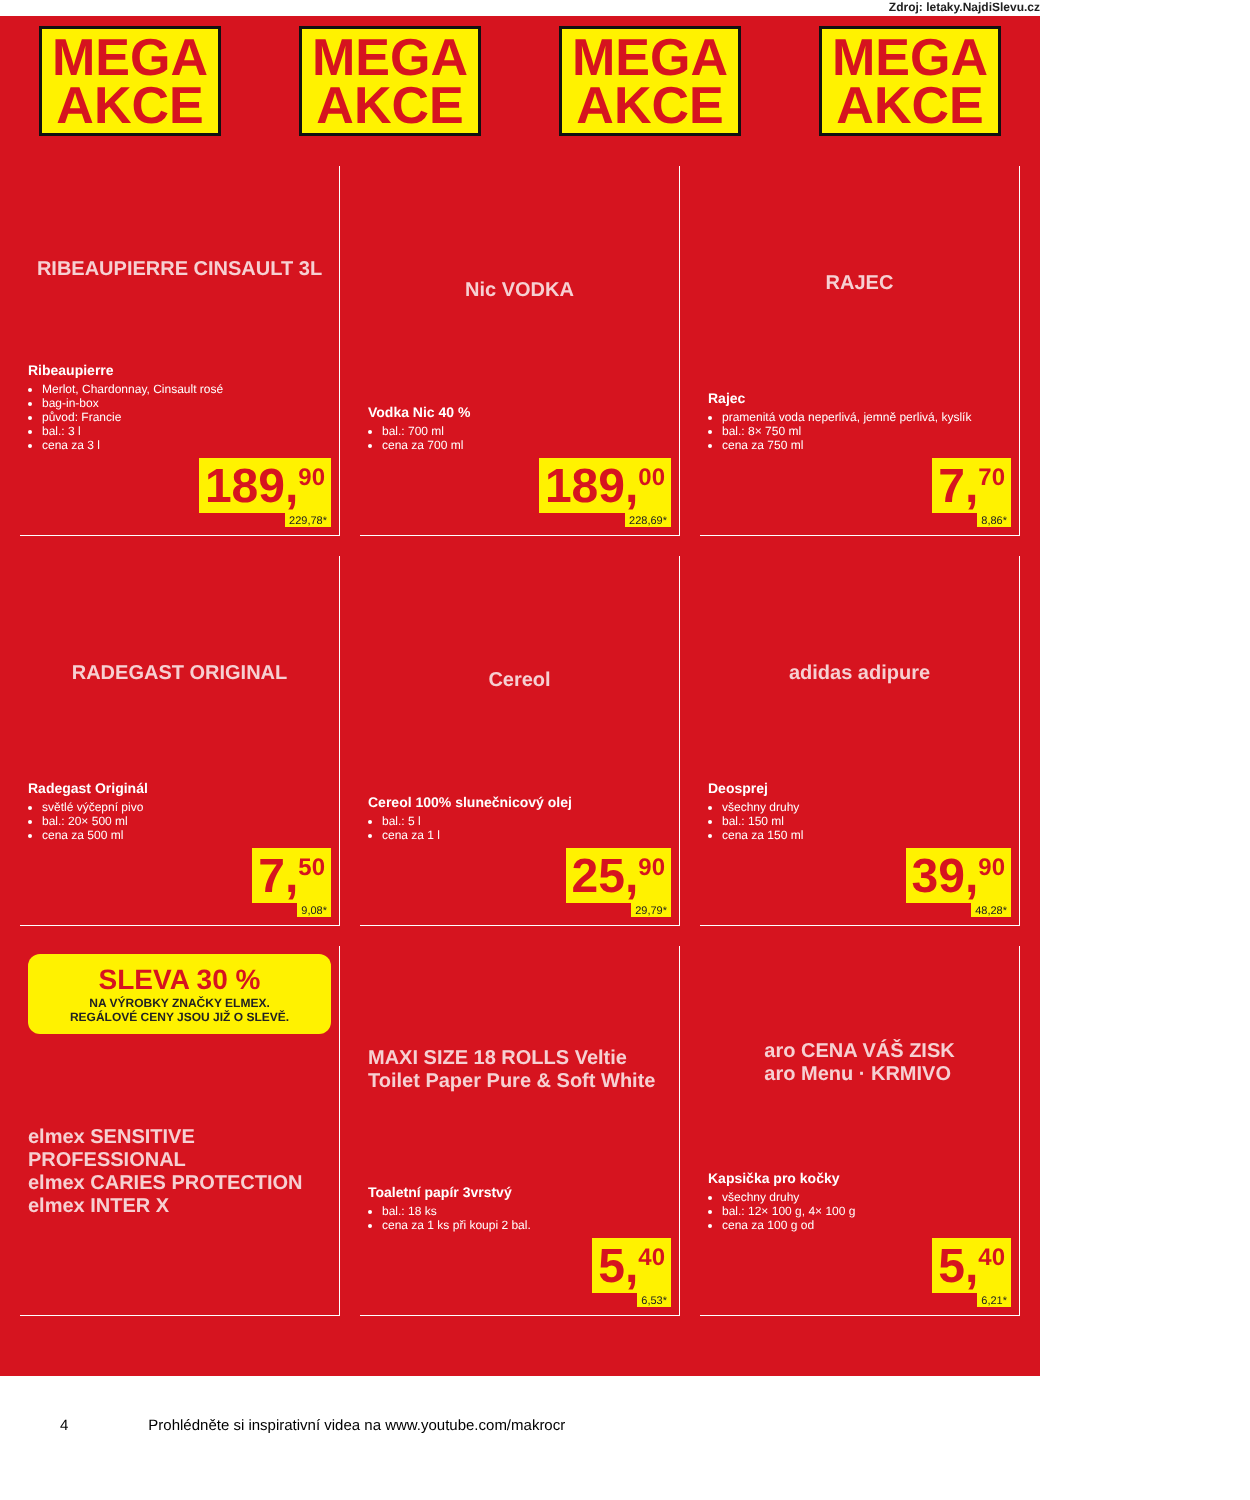Zdroj: letaky.NajdiSlevu.cz
MEGA
AKCE
MEGA
AKCE
MEGA
AKCE
MEGA
AKCE
RIBEAUPIERRE CINSAULT 3L
Ribeaupierre
Merlot, Chardonnay, Cinsault rosé
bag-in-box
původ: Francie
bal.: 3 l
cena za 3 l
189,<sup>90</sup>
229,78*
Nic VODKA
Vodka Nic 40 %
bal.: 700 ml
cena za 700 ml
189,<sup>00</sup>
228,69*
RAJEC
Rajec
pramenitá voda neperlivá, jemně perlivá, kyslík
bal.: 8× 750 ml
cena za 750 ml
7,<sup>70</sup>
8,86*
RADEGAST ORIGINAL
Radegast Originál
světlé výčepní pivo
bal.: 20× 500 ml
cena za 500 ml
7,<sup>50</sup>
9,08*
Cereol
Cereol 100% slunečnicový olej
bal.: 5 l
cena za 1 l
25,<sup>90</sup>
29,79*
adidas adipure
Deosprej
všechny druhy
bal.: 150 ml
cena za 150 ml
39,<sup>90</sup>
48,28*
SLEVA 30 %
NA VÝROBKY ZNAČKY ELMEX.
REGÁLOVÉ CENY JSOU JIŽ O SLEVĚ.
elmex SENSITIVE PROFESSIONAL
elmex CARIES PROTECTION
elmex INTER X
MAXI SIZE 18 ROLLS Veltie Toilet Paper Pure & Soft White
Toaletní papír 3vrstvý
bal.: 18 ks
cena za 1 ks při koupi 2 bal.
5,<sup>40</sup>
6,53*
aro CENA VÁŠ ZISK
aro Menu · KRMIVO
Kapsička pro kočky
všechny druhy
bal.: 12× 100 g, 4× 100 g
cena za 100 g od
5,<sup>40</sup>
6,21*
4 Prohlédněte si inspirativní videa na www.youtube.com/makrocr